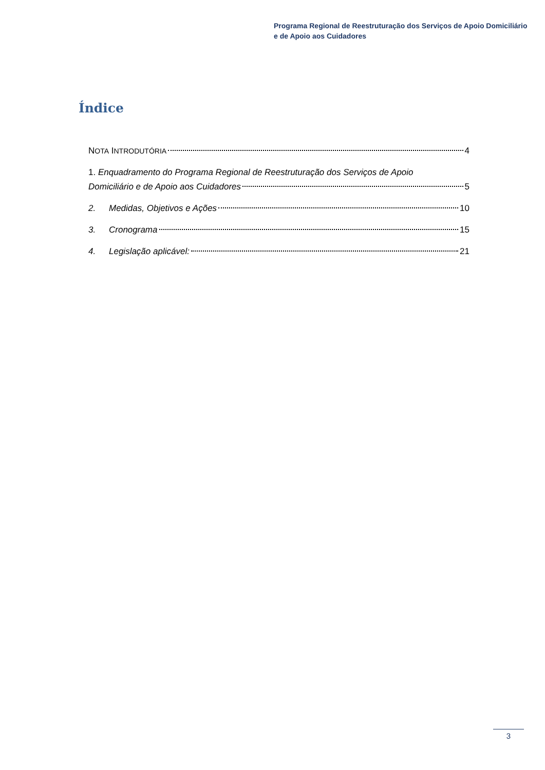Programa Regional de Reestruturação dos Serviços de Apoio Domiciliário
e de Apoio aos Cuidadores
Índice
NOTA INTRODUTÓRIA 4
1. Enquadramento do Programa Regional de Reestruturação dos Serviços de Apoio
Domiciliário e de Apoio aos Cuidadores 5
2. Medidas, Objetivos e Ações 10
3. Cronograma 15
4. Legislação aplicável: 21
3